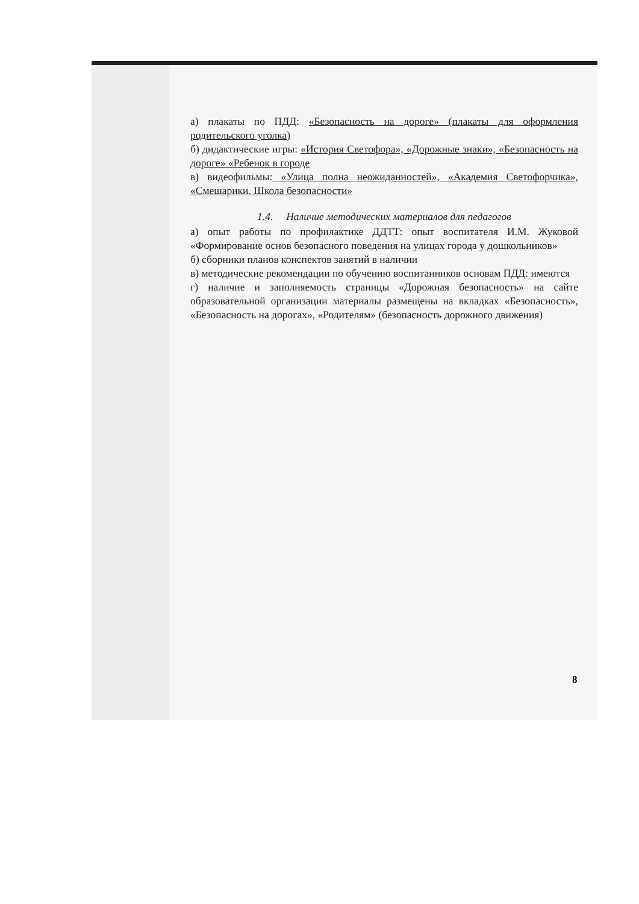а) плакаты по ПДД: «Безопасность на дороге» (плакаты для оформления родительского уголка)
б) дидактические игры: «История Светофора», «Дорожные знаки», «Безопасность на дороге» «Ребенок в городе
в) видеофильмы: «Улица полна неожиданностей», «Академия Светофорчика», «Смешарики. Школа безопасности»
1.4. Наличие методических материалов для педагогов
а) опыт работы по профилактике ДДТТ: опыт воспитателя И.М. Жуковой «Формирование основ безопасного поведения на улицах города у дошкольников»
б) сборники планов конспектов занятий в наличии
в) методические рекомендации по обучению воспитанников основам ПДД: имеются
г) наличие и заполняемость страницы «Дорожная безопасность» на сайте образовательной организации материалы размещены на вкладках «Безопасность», «Безопасность на дорогах», «Родителям» (безопасность дорожного движения)
8